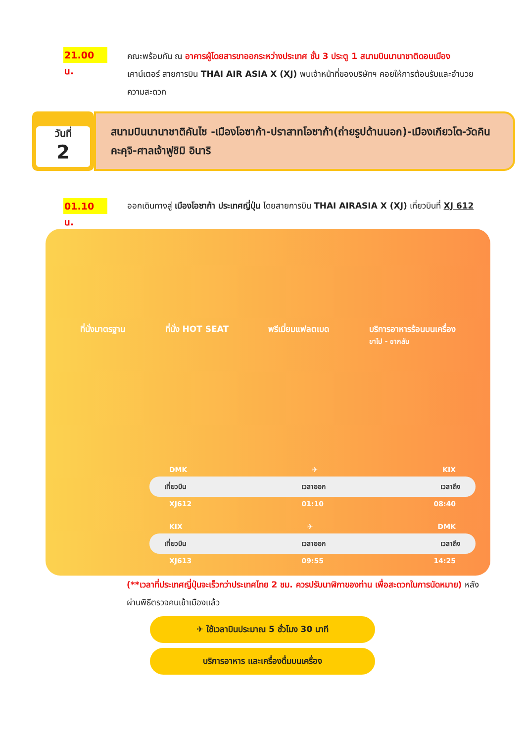21.00 น.
คณะพร้อมกัน ณ อาคารผู้โดยสารขาออกระหว่างประเทศ ชั้น 3 ประตู 1 สนามบินนานาชาติดอนเมือง เคาน์เตอร์ สายการบิน THAI AIR ASIA X (XJ) พบเจ้าหน้าที่ของบริษัทฯ คอยให้การต้อนรับและอำนวยความสะดวก
วันที่
2
สนามบินนานาชาติคันไซ -เมืองโอซาก้า-ปราสาทโอซาก้า(ถ่ายรูปด้านนอก)-เมืองเกียวโต-วัดคินคะคุจิ-ศาลเจ้าฟูชิมิ อินาริ
01.10 น.
ออกเดินทางสู่ เมืองโอซาก้า ประเทศญี่ปุ่น โดยสายการบิน THAI AIRASIA X (XJ) เที่ยวบินที่ XJ 612
ที่นั่งมาตรฐาน ที่นั่ง HOT SEAT พรีเมี่ยมแฟลตเบด บริการอาหารร้อนบนเครื่อง
ขาไป - ขากลับ
DMK ✈ KIX
เที่ยวบิน เวลาออก เวลาถึง
XJ612 01:10 08:40
KIX ✈ DMK
เที่ยวบิน เวลาออก เวลาถึง
XJ613 09:55 14:25
(**เวลาที่ประเทศญี่ปุ่นจะเร็วกว่าประเทศไทย 2 ชม. ควรปรับนาฬิกาของท่าน เพื่อสะดวกในการนัดหมาย) หลังผ่านพิธีตรวจคนเข้าเมืองแล้ว
✈ ใช้เวลาบินประมาณ 5 ชั่วโมง 30 นาที
บริการอาหาร และเครื่องดื่มบนเครื่อง